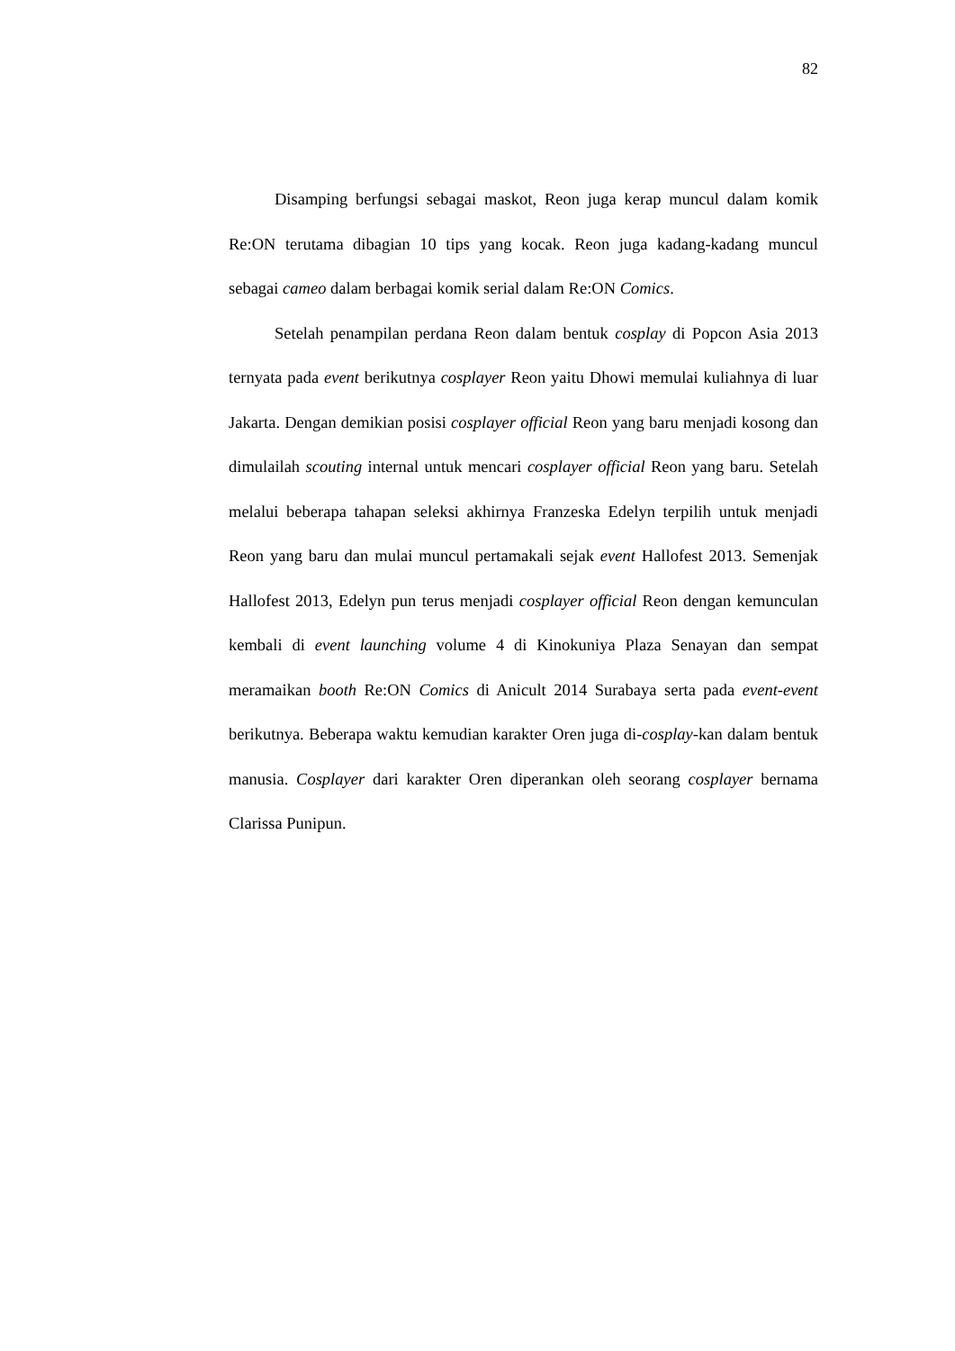82
Disamping berfungsi sebagai maskot, Reon juga kerap muncul dalam komik Re:ON terutama dibagian 10 tips yang kocak. Reon juga kadang-kadang muncul sebagai cameo dalam berbagai komik serial dalam Re:ON Comics.
Setelah penampilan perdana Reon dalam bentuk cosplay di Popcon Asia 2013 ternyata pada event berikutnya cosplayer Reon yaitu Dhowi memulai kuliahnya di luar Jakarta. Dengan demikian posisi cosplayer official Reon yang baru menjadi kosong dan dimulailah scouting internal untuk mencari cosplayer official Reon yang baru. Setelah melalui beberapa tahapan seleksi akhirnya Franzeska Edelyn terpilih untuk menjadi Reon yang baru dan mulai muncul pertamakali sejak event Hallofest 2013. Semenjak Hallofest 2013, Edelyn pun terus menjadi cosplayer official Reon dengan kemunculan kembali di event launching volume 4 di Kinokuniya Plaza Senayan dan sempat meramaikan booth Re:ON Comics di Anicult 2014 Surabaya serta pada event-event berikutnya. Beberapa waktu kemudian karakter Oren juga di-cosplay-kan dalam bentuk manusia. Cosplayer dari karakter Oren diperankan oleh seorang cosplayer bernama Clarissa Punipun.